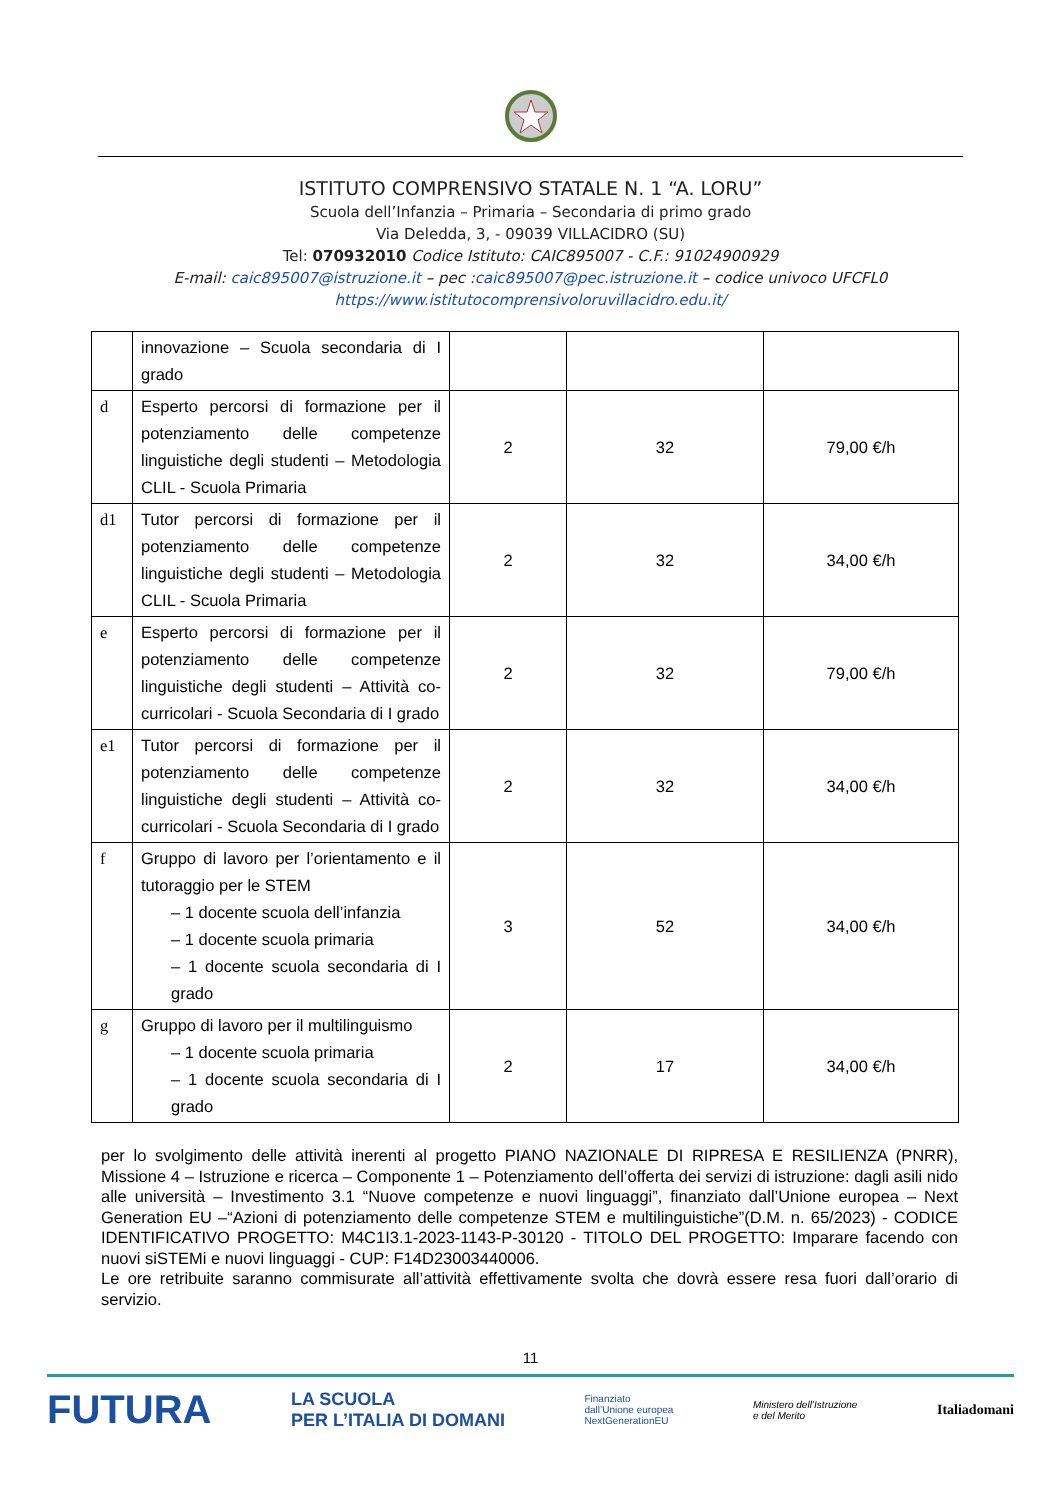ISTITUTO COMPRENSIVO STATALE N. 1 “A. LORU”
Scuola dell’Infanzia – Primaria – Secondaria di primo grado
Via Deledda, 3, - 09039 VILLACIDRO (SU)
Tel: 070932010 Codice Istituto: CAIC895007 - C.F.: 91024900929
E-mail: caic895007@istruzione.it – pec :caic895007@pec.istruzione.it – codice univoco UFCFL0
https://www.istitutocomprensivoloruvillacidro.edu.it/
| | innovazione – Scuola secondaria di I grado | | | |
| d | Esperto percorsi di formazione per il potenziamento delle competenze linguistiche degli studenti – Metodologia CLIL - Scuola Primaria | 2 | 32 | 79,00 €/h |
| d1 | Tutor percorsi di formazione per il potenziamento delle competenze linguistiche degli studenti – Metodologia CLIL - Scuola Primaria | 2 | 32 | 34,00 €/h |
| e | Esperto percorsi di formazione per il potenziamento delle competenze linguistiche degli studenti – Attività co-curricolari - Scuola Secondaria di I grado | 2 | 32 | 79,00 €/h |
| e1 | Tutor percorsi di formazione per il potenziamento delle competenze linguistiche degli studenti – Attività co-curricolari - Scuola Secondaria di I grado | 2 | 32 | 34,00 €/h |
| f | Gruppo di lavoro per l’orientamento e il tutoraggio per le STEM – 1 docente scuola dell’infanzia – 1 docente scuola primaria – 1 docente scuola secondaria di I grado | 3 | 52 | 34,00 €/h |
| g | Gruppo di lavoro per il multilinguismo – 1 docente scuola primaria – 1 docente scuola secondaria di I grado | 2 | 17 | 34,00 €/h |
per lo svolgimento delle attività inerenti al progetto PIANO NAZIONALE DI RIPRESA E RESILIENZA (PNRR), Missione 4 – Istruzione e ricerca – Componente 1 – Potenziamento dell’offerta dei servizi di istruzione: dagli asili nido alle università – Investimento 3.1 “Nuove competenze e nuovi linguaggi”, finanziato dall’Unione europea – Next Generation EU –“Azioni di potenziamento delle competenze STEM e multilinguistiche”(D.M. n. 65/2023) - CODICE IDENTIFICATIVO PROGETTO: M4C1I3.1-2023-1143-P-30120 - TITOLO DEL PROGETTO: Imparare facendo con nuovi siSTEMi e nuovi linguaggi - CUP: F14D23003440006.
Le ore retribuite saranno commisurate all’attività effettivamente svolta che dovrà essere resa fuori dall’orario di servizio.
11
FUTURA LA SCUOLA
PER L’ITALIA DI DOMANI Finanziato
dall’Unione europea
NextGenerationEU Ministero dell’Istruzione
e del Merito Italiadomani